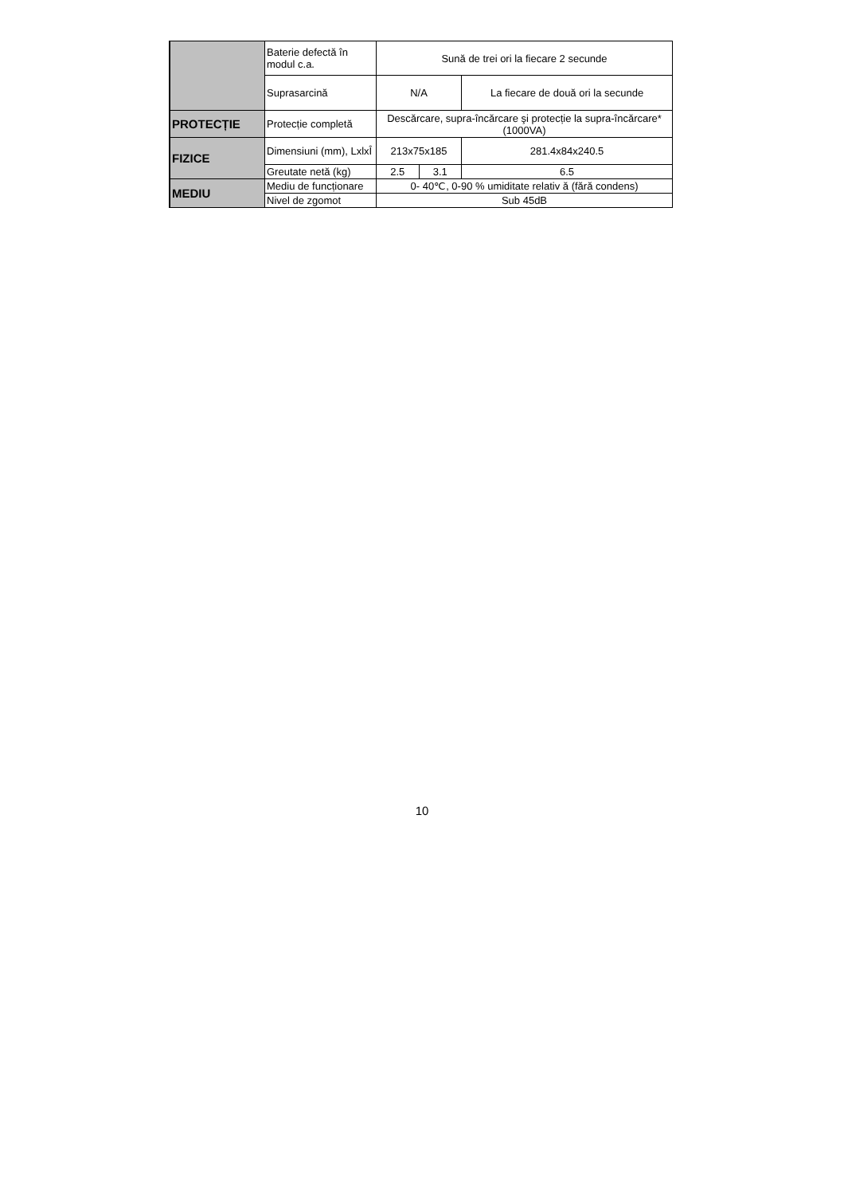| | Baterie defectă în modul c.a. | Sună de trei ori la fiecare 2 secunde | | |
| | Suprasarcină | N/A | | La fiecare de două ori la secunde |
| PROTECȚIE | Protecție completă | Descărcare, supra-încărcare şi protecție la supra-încărcare*(1000VA) | | |
| FIZICE | Dimensiuni (mm), LxlxÎ | 213x75x185 | | 281.4x84x240.5 |
| | Greutate netă (kg) | 2.5 | 3.1 | 6.5 |
| MEDIU | Mediu de funcționare | 0- 40℃, 0-90 % umiditate relativ ă (fără condens) | | |
| | Nivel de zgomot | Sub 45dB | | |
10